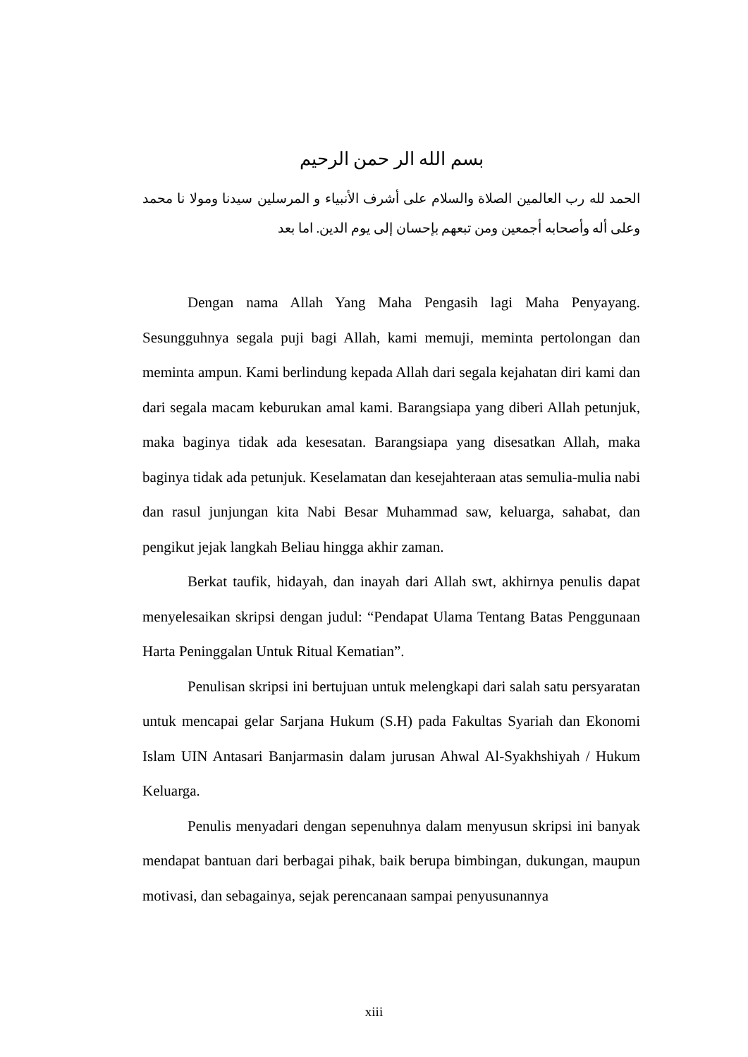بسم الله الر حمن الرحيم
الحمد لله رب العالمين الصلاة والسلام على أشرف الأنبياء و المرسلين سيدنا ومولا نا محمد وعلى أله وأصحابه أجمعين ومن تبعهم بإحسان إلى يوم الدين. اما بعد
Dengan nama Allah Yang Maha Pengasih lagi Maha Penyayang. Sesungguhnya segala puji bagi Allah, kami memuji, meminta pertolongan dan meminta ampun. Kami berlindung kepada Allah dari segala kejahatan diri kami dan dari segala macam keburukan amal kami. Barangsiapa yang diberi Allah petunjuk, maka baginya tidak ada kesesatan. Barangsiapa yang disesatkan Allah, maka baginya tidak ada petunjuk. Keselamatan dan kesejahteraan atas semulia-mulia nabi dan rasul junjungan kita Nabi Besar Muhammad saw, keluarga, sahabat, dan pengikut jejak langkah Beliau hingga akhir zaman.
Berkat taufik, hidayah, dan inayah dari Allah swt, akhirnya penulis dapat menyelesaikan skripsi dengan judul: “Pendapat Ulama Tentang Batas Penggunaan Harta Peninggalan Untuk Ritual Kematian”.
Penulisan skripsi ini bertujuan untuk melengkapi dari salah satu persyaratan untuk mencapai gelar Sarjana Hukum (S.H) pada Fakultas Syariah dan Ekonomi Islam UIN Antasari Banjarmasin dalam jurusan Ahwal Al-Syakhshiyah / Hukum Keluarga.
Penulis menyadari dengan sepenuhnya dalam menyusun skripsi ini banyak mendapat bantuan dari berbagai pihak, baik berupa bimbingan, dukungan, maupun motivasi, dan sebagainya, sejak perencanaan sampai penyusunannya
xiii